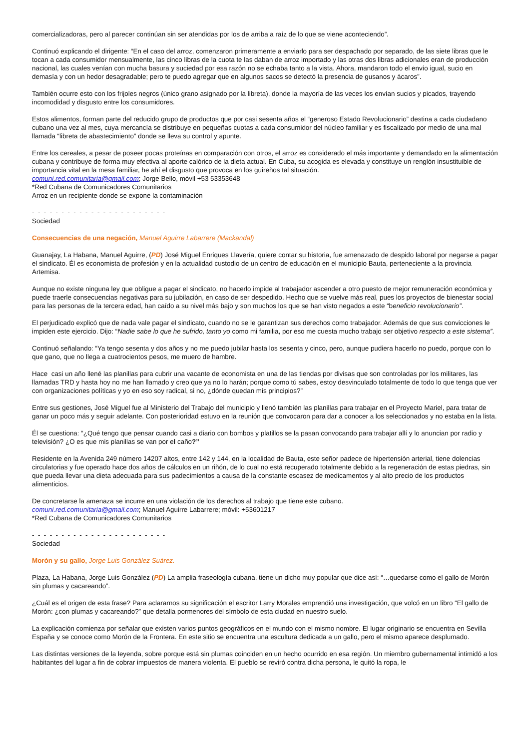comercializadoras, pero al parecer continúan sin ser atendidas por los de arriba a raíz de lo que se viene aconteciendo”.
Continuó explicando el dirigente: “En el caso del arroz, comenzaron primeramente a enviarlo para ser despachado por separado, de las siete libras que le tocan a cada consumidor mensualmente, las cinco libras de la cuota te las daban de arroz importado y las otras dos libras adicionales eran de producción nacional, las cuales venían con mucha basura y suciedad por esa razón no se echaba tanto a la vista. Ahora, mandaron todo el envío igual, sucio en demasía y con un hedor desagradable; pero te puedo agregar que en algunos sacos se detectó la presencia de gusanos y ácaros”.
También ocurre esto con los frijoles negros (único grano asignado por la libreta), donde la mayoría de las veces los envían sucios y picados, trayendo incomodidad y disgusto entre los consumidores.
Estos alimentos, forman parte del reducido grupo de productos que por casi sesenta años el “generoso Estado Revolucionario” destina a cada ciudadano cubano una vez al mes, cuya mercancía se distribuye en pequeñas cuotas a cada consumidor del núcleo familiar y es fiscalizado por medio de una mal llamada “libreta de abastecimiento” donde se lleva su control y apunte.
Entre los cereales, a pesar de poseer pocas proteínas en comparación con otros, el arroz es considerado el más importante y demandado en la alimentación cubana y contribuye de forma muy efectiva al aporte calórico de la dieta actual. En Cuba, su acogida es elevada y constituye un renglón insustituible de importancia vital en la mesa familiar, he ahí el disgusto que provoca en los guireños tal situación.
comuni.red.comunitaria@gmail.com; Jorge Bello, móvil +53 53353648
*Red Cubana de Comunicadores Comunitarios
Arroz en un recipiente donde se expone la contaminación
- - - - - - - - - - - - - - - - - - - - - - -
Sociedad
Consecuencias de una negación, Manuel Aguirre Labarrere (Mackandal)
Guanajay, La Habana, Manuel Aguirre, (PD) José Miguel Enriques Llavería, quiere contar su historia, fue amenazado de despido laboral por negarse a pagar el sindicato. Él es economista de profesión y en la actualidad custodio de un centro de educación en el municipio Bauta, perteneciente a la provincia Artemisa.
Aunque no existe ninguna ley que obligue a pagar el sindicato, no hacerlo impide al trabajador ascender a otro puesto de mejor remuneración económica y puede traerle consecuencias negativas para su jubilación, en caso de ser despedido. Hecho que se vuelve más real, pues los proyectos de bienestar social para las personas de la tercera edad, han caído a su nivel más bajo y son muchos los que se han visto negados a este “beneficio revolucionario”.
El perjudicado explicó que de nada vale pagar el sindicato, cuando no se le garantizan sus derechos como trabajador. Además de que sus convicciones le impiden este ejercicio. Dijo: “Nadie sabe lo que he sufrido, tanto yo como mi familia, por eso me cuesta mucho trabajo ser objetivo respecto a este sistema”.
Continuó señalando: “Ya tengo sesenta y dos años y no me puedo jubilar hasta los sesenta y cinco, pero, aunque pudiera hacerlo no puedo, porque con lo que gano, que no llega a cuatrocientos pesos, me muero de hambre.
Hace casi un año llené las planillas para cubrir una vacante de economista en una de las tiendas por divisas que son controladas por los militares, las llamadas TRD y hasta hoy no me han llamado y creo que ya no lo harán; porque como tú sabes, estoy desvinculado totalmente de todo lo que tenga que ver con organizaciones políticas y yo en eso soy radical, si no, ¿dónde quedan mis principios?”
Entre sus gestiones, José Miguel fue al Ministerio del Trabajo del municipio y llenó también las planillas para trabajar en el Proyecto Mariel, para tratar de ganar un poco más y seguir adelante. Con posterioridad estuvo en la reunión que convocaron para dar a conocer a los seleccionados y no estaba en la lista.
Él se cuestiona: “¿Qué tengo que pensar cuando casi a diario con bombos y platillos se la pasan convocando para trabajar allí y lo anuncian por radio y televisión? ¿O es que mis planillas se van por el caño?”
Residente en la Avenida 249 número 14207 altos, entre 142 y 144, en la localidad de Bauta, este señor padece de hipertensión arterial, tiene dolencias circulatorias y fue operado hace dos años de cálculos en un riñón, de lo cual no está recuperado totalmente debido a la regeneración de estas piedras, sin que pueda llevar una dieta adecuada para sus padecimientos a causa de la constante escasez de medicamentos y al alto precio de los productos alimenticios.
De concretarse la amenaza se incurre en una violación de los derechos al trabajo que tiene este cubano.
comuni.red.comunitaria@gmail.com; Manuel Aguirre Labarrere; móvil: +53601217
*Red Cubana de Comunicadores Comunitarios
- - - - - - - - - - - - - - - - - - - - - - -
Sociedad
Morón y su gallo, Jorge Luis González Suárez.
Plaza, La Habana, Jorge Luis González (PD) La amplia fraseología cubana, tiene un dicho muy popular que dice así: “…quedarse como el gallo de Morón sin plumas y cacareando”.
¿Cuál es el origen de esta frase? Para aclararnos su significación el escritor Larry Morales emprendió una investigación, que volcó en un libro “El gallo de Morón: ¿con plumas y cacareando?” que detalla pormenores del símbolo de esta ciudad en nuestro suelo.
La explicación comienza por señalar que existen varios puntos geográficos en el mundo con el mismo nombre. El lugar originario se encuentra en Sevilla España y se conoce como Morón de la Frontera. En este sitio se encuentra una escultura dedicada a un gallo, pero el mismo aparece desplumado.
Las distintas versiones de la leyenda, sobre porque está sin plumas coinciden en un hecho ocurrido en esa región. Un miembro gubernamental intimidó a los habitantes del lugar a fin de cobrar impuestos de manera violenta. El pueblo se reviró contra dicha persona, le quitó la ropa, le